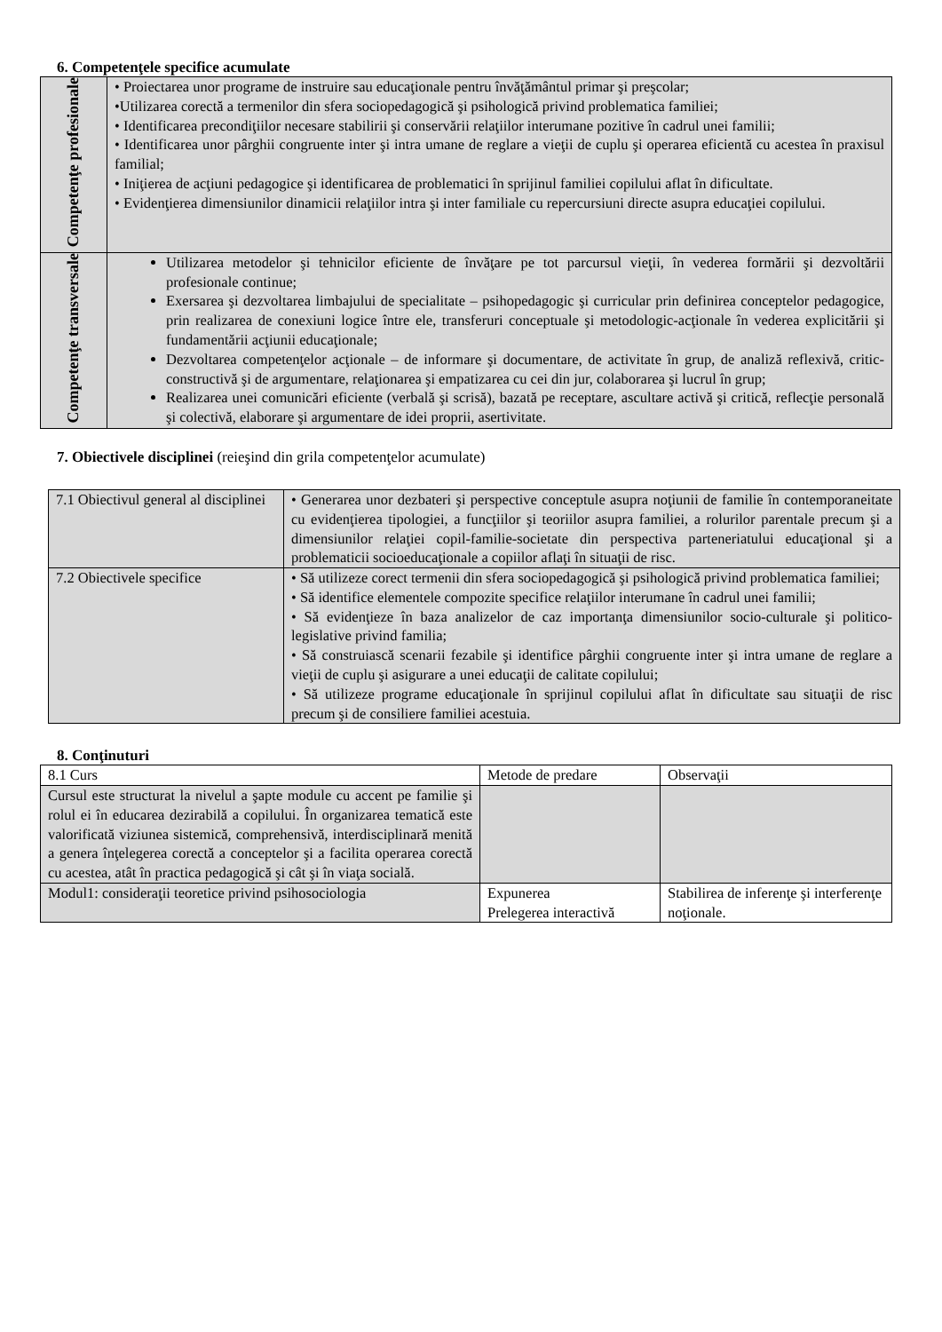6. Competenţele specifice acumulate
| Competenţe profesionale | • Proiectarea unor programe de instruire sau educaţionale pentru învăţământul primar şi preşcolar; •Utilizarea corectă a termenilor din sfera sociopedagogică şi psihologică privind problematica familiei; • Identificarea precondiţiilor necesare stabilirii şi conservării relaţiilor interumane pozitive în cadrul unei familii; • Identificarea unor pârghii congruente inter şi intra umane de reglare a vieţii de cuplu şi operarea eficientă cu acestea în praxisul familial; • Iniţierea de acţiuni pedagogice şi identificarea de problematici în sprijinul familiei copilului aflat în dificultate. • Evidenţierea dimensiunilor dinamicii relaţiilor intra şi inter familiale cu repercursiuni directe asupra educaţiei copilului. |
| Competenţe transversale | Utilizarea metodelor şi tehnicilor eficiente de învăţare pe tot parcursul vieţii, în vederea formării şi dezvoltării profesionale continue; Exersarea şi dezvoltarea limbajului de specialitate – psihopedagogic şi curricular prin definirea conceptelor pedagogice, prin realizarea de conexiuni logice între ele, transferuri conceptuale şi metodologic-acţionale în vederea explicitării şi fundamentării acţiunii educaţionale; Dezvoltarea competenţelor acţionale – de informare şi documentare, de activitate în grup, de analiză reflexivă, critic-constructivă şi de argumentare, relaţionarea şi empatizarea cu cei din jur, colaborarea şi lucrul în grup; Realizarea unei comunicări eficiente (verbală şi scrisă), bazată pe receptare, ascultare activă şi critică, reflecţie personală şi colectivă, elaborare şi argumentare de idei proprii, asertivitate. |
7. Obiectivele disciplinei (reieşind din grila competenţelor acumulate)
| 7.1 Obiectivul general al disciplinei | • Generarea unor dezbateri şi perspective conceptule asupra noţiunii de familie în contemporaneitate cu evidenţierea tipologiei, a funcţiilor şi teoriilor asupra familiei, a rolurilor parentale precum şi a dimensiunilor relaţiei copil-familie-societate din perspectiva parteneriatului educaţional şi a problematicii socioeducaţionale a copiilor aflaţi în situaţii de risc. |
| 7.2 Obiectivele specifice | • Să utilizeze corect termenii din sfera sociopedagogică şi psihologică privind problematica familiei; • Să identifice elementele compozite specifice relaţiilor interumane în cadrul unei familii; • Să evidenţieze în baza analizelor de caz importanţa dimensiunilor socio-culturale şi politico-legislative privind familia; • Să construiască scenarii fezabile şi identifice pârghii congruente inter şi intra umane de reglare a vieţii de cuplu şi asigurare a unei educaţii de calitate copilului; • Să utilizeze programe educaţionale în sprijinul copilului aflat în dificultate sau situaţii de risc precum şi de consiliere familiei acestuia. |
8. Conţinuturi
| 8.1 Curs | Metode de predare | Observaţii |
| Cursul este structurat la nivelul a şapte module cu accent pe familie şi rolul ei în educarea dezirabilă a copilului. În organizarea tematică este valorificată viziunea sistemică, comprehensivă, interdisciplinară menită a genera înţelegerea corectă a conceptelor şi a facilita operarea corectă cu acestea, atât în practica pedagogică şi cât şi în viaţa socială. | | |
| Modul1: consideraţii teoretice privind psihosociologia | Expunerea Prelegerea interactivă | Stabilirea de inferenţe şi interferenţe noţionale. |